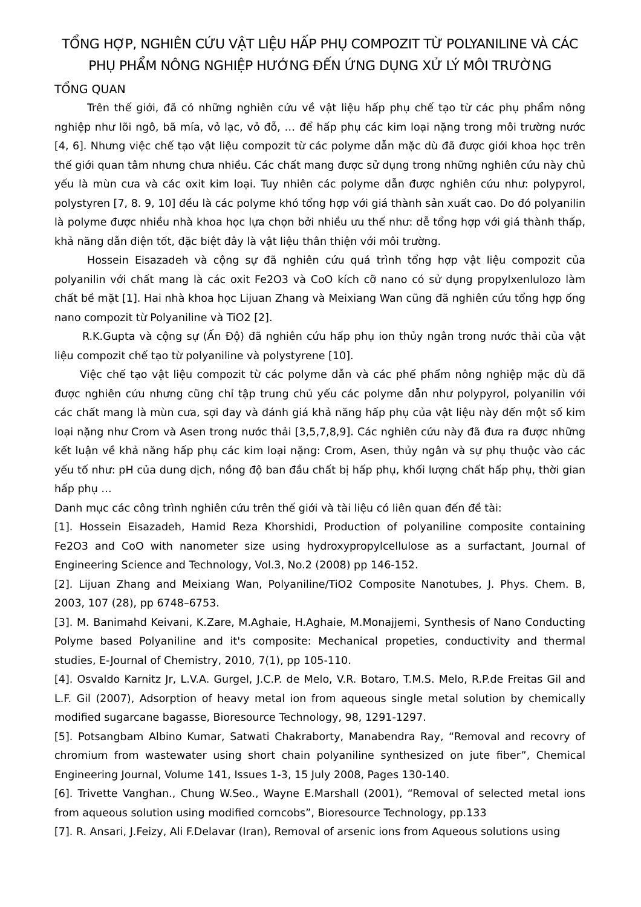TỔNG HỢP, NGHIÊN CỨU VẬT LIỆU HẤP PHỤ COMPOZIT TỪ POLYANILINE VÀ CÁC PHỤ PHẨM NÔNG NGHIỆP HƯỚNG ĐẾN ỨNG DỤNG XỬ LÝ MÔI TRƯỜNG
TỔNG QUAN
Trên thế giới, đã có những nghiên cứu về vật liệu hấp phụ chế tạo từ các phụ phẩm nông nghiệp như lõi ngô, bã mía, vỏ lạc, vỏ đỗ, … để hấp phụ các kim loại nặng trong môi trường nước [4, 6]. Nhưng việc chế tạo vật liệu compozit từ các polyme dẫn mặc dù đã được giới khoa học trên thế giới quan tâm nhưng chưa nhiều. Các chất mang được sử dụng trong những nghiên cứu này chủ yếu là mùn cưa và các oxit kim loại. Tuy nhiên các polyme dẫn được nghiên cứu như: polypyrol, polystyren [7, 8. 9, 10] đều là các polyme khó tổng hợp với giá thành sản xuất cao. Do đó polyanilin là polyme được nhiều nhà khoa học lựa chọn bởi nhiều ưu thế như: dễ tổng hợp với giá thành thấp, khả năng dẫn điện tốt, đặc biệt đây là vật liệu thân thiện với môi trường.
Hossein Eisazadeh và cộng sự đã nghiên cứu quá trình tổng hợp vật liệu compozit của polyanilin với chất mang là các oxit Fe2O3 và CoO kích cỡ nano có sử dụng propylxenlulozo làm chất bề mặt [1]. Hai nhà khoa học Lijuan Zhang và Meixiang Wan cũng đã nghiên cứu tổng hợp ống nano compozit từ Polyaniline và TiO2 [2].
R.K.Gupta và cộng sự (Ấn Độ) đã nghiên cứu hấp phụ ion thủy ngân trong nước thải của vật liệu compozit chế tạo từ polyaniline và polystyrene [10].
Việc chế tạo vật liệu compozit từ các polyme dẫn và các phế phẩm nông nghiệp mặc dù đã được nghiên cứu nhưng cũng chỉ tập trung chủ yếu các polyme dẫn như polypyrol, polyanilin với các chất mang là mùn cưa, sợi đay và đánh giá khả năng hấp phụ của vật liệu này đến một số kim loại nặng như Crom và Asen trong nước thải [3,5,7,8,9]. Các nghiên cứu này đã đưa ra được những kết luận về khả năng hấp phụ các kim loại nặng: Crom, Asen, thủy ngân và sự phụ thuộc vào các yếu tố như: pH của dung dịch, nồng độ ban đầu chất bị hấp phụ, khối lượng chất hấp phụ, thời gian hấp phụ …
Danh mục các công trình nghiên cứu trên thế giới và tài liệu có liên quan đến đề tài:
[1]. Hossein Eisazadeh, Hamid Reza Khorshidi, Production of polyaniline composite containing Fe2O3 and CoO with nanometer size using hydroxypropylcellulose as a surfactant, Journal of Engineering Science and Technology, Vol.3, No.2 (2008) pp 146-152.
[2]. Lijuan Zhang and Meixiang Wan, Polyaniline/TiO2 Composite Nanotubes, J. Phys. Chem. B, 2003, 107 (28), pp 6748–6753.
[3]. M. Banimahd Keivani, K.Zare, M.Aghaie, H.Aghaie, M.Monajjemi, Synthesis of Nano Conducting Polyme based Polyaniline and it's composite: Mechanical propeties, conductivity and thermal studies, E-Journal of Chemistry, 2010, 7(1), pp 105-110.
[4]. Osvaldo Karnitz Jr, L.V.A. Gurgel, J.C.P. de Melo, V.R. Botaro, T.M.S. Melo, R.P.de Freitas Gil and L.F. Gil (2007), Adsorption of heavy metal ion from aqueous single metal solution by chemically modified sugarcane bagasse, Bioresource Technology, 98, 1291-1297.
[5]. Potsangbam Albino Kumar, Satwati Chakraborty, Manabendra Ray, “Removal and recovry of chromium from wastewater using short chain polyaniline synthesized on jute fiber”, Chemical Engineering Journal, Volume 141, Issues 1-3, 15 July 2008, Pages 130-140.
[6]. Trivette Vanghan., Chung W.Seo., Wayne E.Marshall (2001), “Removal of selected metal ions from aqueous solution using modified corncobs”, Bioresource Technology, pp.133
[7]. R. Ansari, J.Feizy, Ali F.Delavar (Iran), Removal of arsenic ions from Aqueous solutions using